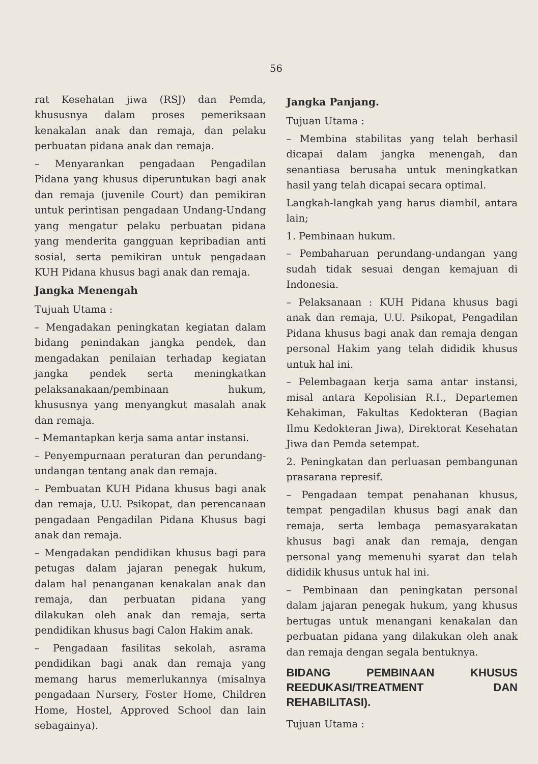56
rat Kesehatan jiwa (RSJ) dan Pemda, khususnya dalam proses pemeriksaan kenakalan anak dan remaja, dan pelaku perbuatan pidana anak dan remaja.
– Menyarankan pengadaan Pengadilan Pidana yang khusus diperuntukan bagi anak dan remaja (juvenile Court) dan pemikiran untuk perintisan pengadaan Undang-Undang yang mengatur pelaku perbuatan pidana yang menderita gangguan kepribadian anti sosial, serta pemikiran untuk pengadaan KUH Pidana khusus bagi anak dan remaja.
Jangka Menengah
Tujuah Utama :
– Mengadakan peningkatan kegiatan dalam bidang penindakan jangka pendek, dan mengadakan penilaian terhadap kegiatan jangka pendek serta meningkatkan pelaksanakaan/pembinaan hukum, khususnya yang menyangkut masalah anak dan remaja.
– Memantapkan kerja sama antar instansi.
– Penyempurnaan peraturan dan perundang-undangan tentang anak dan remaja.
– Pembuatan KUH Pidana khusus bagi anak dan remaja, U.U. Psikopat, dan perencanaan pengadaan Pengadilan Pidana Khusus bagi anak dan remaja.
– Mengadakan pendidikan khusus bagi para petugas dalam jajaran penegak hukum, dalam hal penanganan kenakalan anak dan remaja, dan perbuatan pidana yang dilakukan oleh anak dan remaja, serta pendidikan khusus bagi Calon Hakim anak.
– Pengadaan fasilitas sekolah, asrama pendidikan bagi anak dan remaja yang memang harus memerlukannya (misalnya pengadaan Nursery, Foster Home, Children Home, Hostel, Approved School dan lain sebagainya).
Jangka Panjang.
Tujuan Utama :
– Membina stabilitas yang telah berhasil dicapai dalam jangka menengah, dan senantiasa berusaha untuk meningkatkan hasil yang telah dicapai secara optimal.
Langkah-langkah yang harus diambil, antara lain;
1. Pembinaan hukum.
– Pembaharuan perundang-undangan yang sudah tidak sesuai dengan kemajuan di Indonesia.
– Pelaksanaan : KUH Pidana khusus bagi anak dan remaja, U.U. Psikopat, Pengadilan Pidana khusus bagi anak dan remaja dengan personal Hakim yang telah dididik khusus untuk hal ini.
– Pelembagaan kerja sama antar instansi, misal antara Kepolisian R.I., Departemen Kehakiman, Fakultas Kedokteran (Bagian Ilmu Kedokteran Jiwa), Direktorat Kesehatan Jiwa dan Pemda setempat.
2. Peningkatan dan perluasan pembangunan prasarana represif.
– Pengadaan tempat penahanan khusus, tempat pengadilan khusus bagi anak dan remaja, serta lembaga pemasyarakatan khusus bagi anak dan remaja, dengan personal yang memenuhi syarat dan telah dididik khusus untuk hal ini.
– Pembinaan dan peningkatan personal dalam jajaran penegak hukum, yang khusus bertugas untuk menangani kenakalan dan perbuatan pidana yang dilakukan oleh anak dan remaja dengan segala bentuknya.
BIDANG PEMBINAAN KHUSUS REEDUKASI/TREATMENT DAN REHABILITASI).
Tujuan Utama :